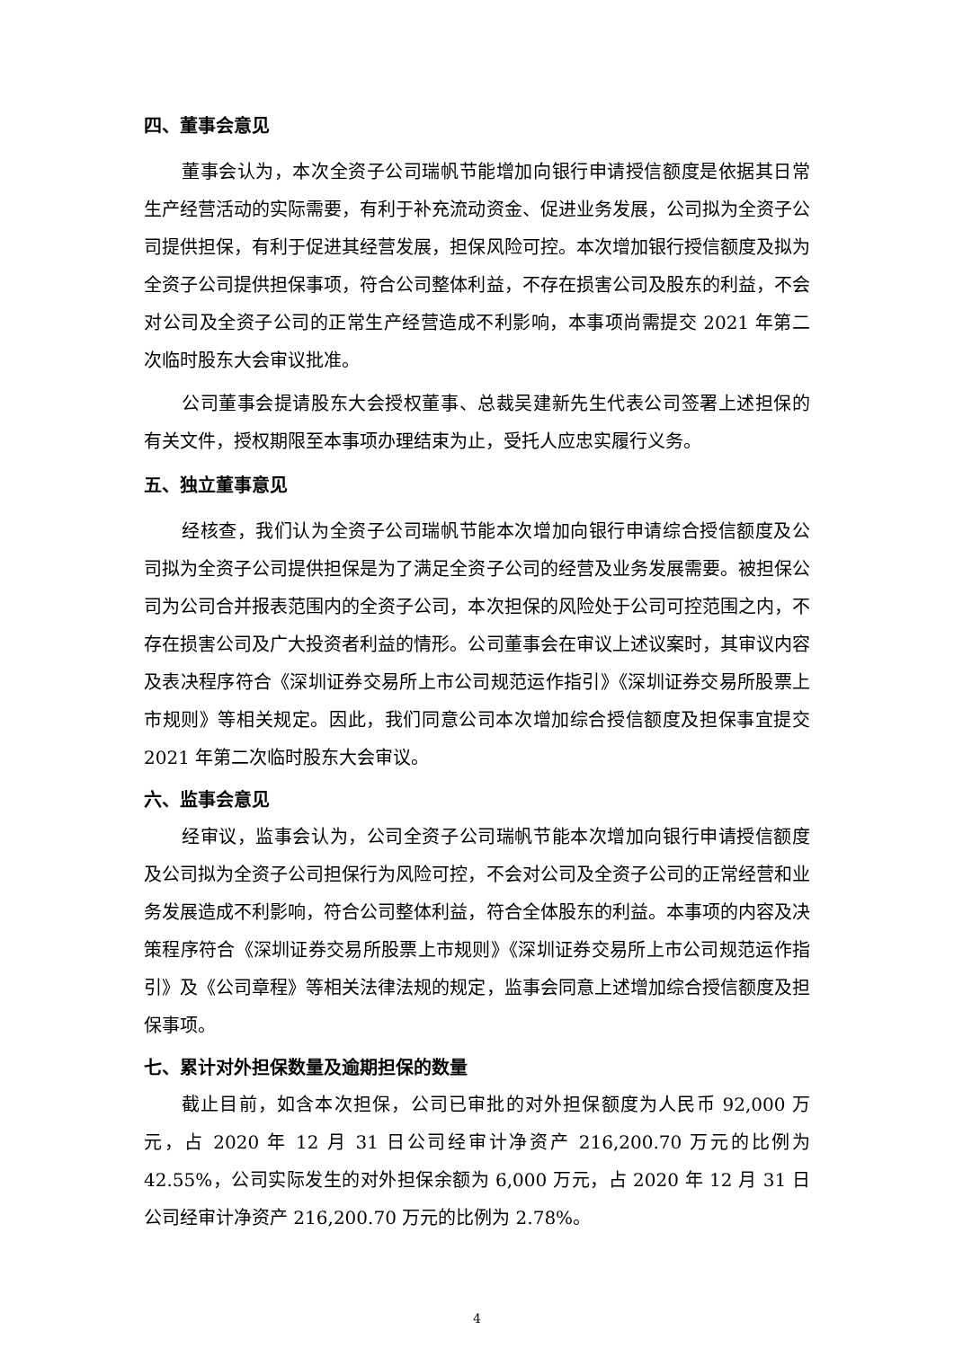四、董事会意见
董事会认为，本次全资子公司瑞帆节能增加向银行申请授信额度是依据其日常生产经营活动的实际需要，有利于补充流动资金、促进业务发展，公司拟为全资子公司提供担保，有利于促进其经营发展，担保风险可控。本次增加银行授信额度及拟为全资子公司提供担保事项，符合公司整体利益，不存在损害公司及股东的利益，不会对公司及全资子公司的正常生产经营造成不利影响，本事项尚需提交 2021 年第二次临时股东大会审议批准。
公司董事会提请股东大会授权董事、总裁吴建新先生代表公司签署上述担保的有关文件，授权期限至本事项办理结束为止，受托人应忠实履行义务。
五、独立董事意见
经核查，我们认为全资子公司瑞帆节能本次增加向银行申请综合授信额度及公司拟为全资子公司提供担保是为了满足全资子公司的经营及业务发展需要。被担保公司为公司合并报表范围内的全资子公司，本次担保的风险处于公司可控范围之内，不存在损害公司及广大投资者利益的情形。公司董事会在审议上述议案时，其审议内容及表决程序符合《深圳证券交易所上市公司规范运作指引》《深圳证券交易所股票上市规则》等相关规定。因此，我们同意公司本次增加综合授信额度及担保事宜提交 2021 年第二次临时股东大会审议。
六、监事会意见
经审议，监事会认为，公司全资子公司瑞帆节能本次增加向银行申请授信额度及公司拟为全资子公司担保行为风险可控，不会对公司及全资子公司的正常经营和业务发展造成不利影响，符合公司整体利益，符合全体股东的利益。本事项的内容及决策程序符合《深圳证券交易所股票上市规则》《深圳证券交易所上市公司规范运作指引》及《公司章程》等相关法律法规的规定，监事会同意上述增加综合授信额度及担保事项。
七、累计对外担保数量及逾期担保的数量
截止目前，如含本次担保，公司已审批的对外担保额度为人民币 92,000 万元，占 2020 年 12 月 31 日公司经审计净资产 216,200.70 万元的比例为 42.55%，公司实际发生的对外担保余额为 6,000 万元，占 2020 年 12 月 31 日公司经审计净资产 216,200.70 万元的比例为 2.78%。
4